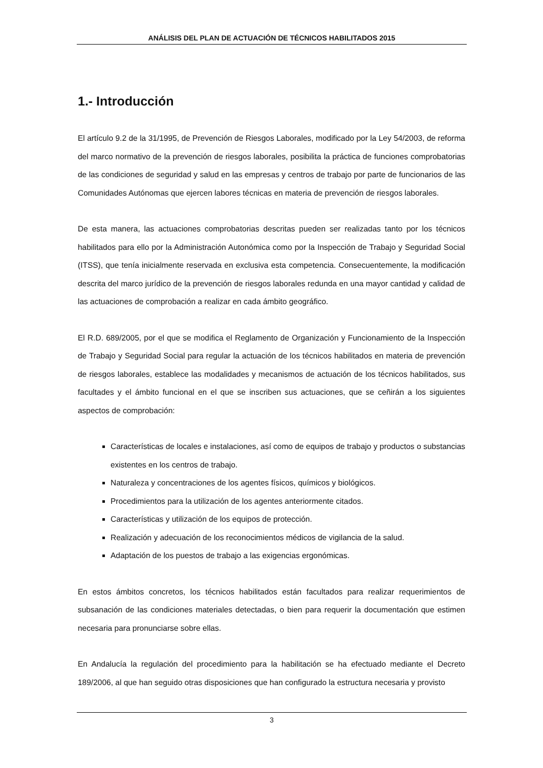ANÁLISIS DEL PLAN DE ACTUACIÓN DE TÉCNICOS HABILITADOS 2015
1.- Introducción
El artículo 9.2 de la 31/1995, de Prevención de Riesgos Laborales, modificado por la Ley 54/2003, de reforma del marco normativo de la prevención de riesgos laborales, posibilita la práctica de funciones comprobatorias de las condiciones de seguridad y salud en las empresas y centros de trabajo por parte de funcionarios de las Comunidades Autónomas que ejercen labores técnicas en materia de prevención de riesgos laborales.
De esta manera, las actuaciones comprobatorias descritas pueden ser realizadas tanto por los técnicos habilitados para ello por la Administración Autonómica como por la Inspección de Trabajo y Seguridad Social (ITSS), que tenía inicialmente reservada en exclusiva esta competencia. Consecuentemente, la modificación descrita del marco jurídico de la prevención de riesgos laborales redunda en una mayor cantidad y calidad de las actuaciones de comprobación a realizar en cada ámbito geográfico.
El R.D. 689/2005, por el que se modifica el Reglamento de Organización y Funcionamiento de la Inspección de Trabajo y Seguridad Social para regular la actuación de los técnicos habilitados en materia de prevención de riesgos laborales, establece las modalidades y mecanismos de actuación de los técnicos habilitados, sus facultades y el ámbito funcional en el que se inscriben sus actuaciones, que se ceñirán a los siguientes aspectos de comprobación:
Características de locales e instalaciones, así como de equipos de trabajo y productos o substancias existentes en los centros de trabajo.
Naturaleza y concentraciones de los agentes físicos, químicos y biológicos.
Procedimientos para la utilización de los agentes anteriormente citados.
Características y utilización de los equipos de protección.
Realización y adecuación de los reconocimientos médicos de vigilancia de la salud.
Adaptación de los puestos de trabajo a las exigencias ergonómicas.
En estos ámbitos concretos, los técnicos habilitados están facultados para realizar requerimientos de subsanación de las condiciones materiales detectadas, o bien para requerir la documentación que estimen necesaria para pronunciarse sobre ellas.
En Andalucía la regulación del procedimiento para la habilitación se ha efectuado mediante el Decreto 189/2006, al que han seguido otras disposiciones que han configurado la estructura necesaria y provisto
3